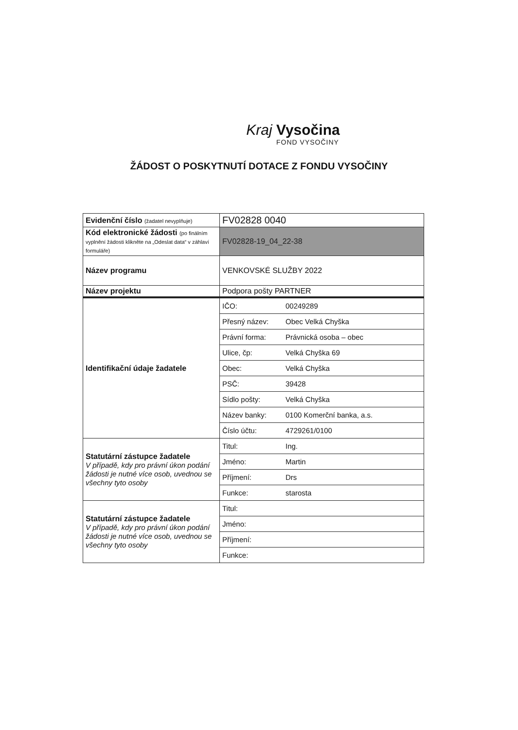Kraj Vysočina
FOND VYSOČINY
ŽÁDOST O POSKYTNUTÍ DOTACE Z FONDU VYSOČINY
| Evidenční číslo (žadatel nevyplňuje) | FV02828 0040 |
| Kód elektronické žádosti (po finálním vyplnění žádosti klikněte na „Odeslat data“ v záhlaví formuláře) | FV02828-19_04_22-38 |
| Název programu | VENKOVSKÉ SLUŽBY 2022 |
| Název projektu | Podpora pošty PARTNER |
| Identifikační údaje žadatele | / IČO: / 00249289 / / Přesný název: / Obec Velká Chyška / / Právní forma: / Právnická osoba – obec / / Ulice, čp: / Velká Chyška 69 / / Obec: / Velká Chyška / / PSČ: / 39428 / / Sídlo pošty: / Velká Chyška / / Název banky: / 0100 Komerční banka, a.s. / / Číslo účtu: / 4729261/0100 / |
| Statutární zástupce žadatele V případě, kdy pro právní úkon podání žádosti je nutné více osob, uvednou se všechny tyto osoby | / Titul: / Ing. / / Jméno: / Martin / / Příjmení: / Drs / / Funkce: / starosta / |
| Statutární zástupce žadatele V případě, kdy pro právní úkon podání žádosti je nutné více osob, uvednou se všechny tyto osoby | / Titul: / / / Jméno: / / / Příjmení: / / / Funkce: / / |